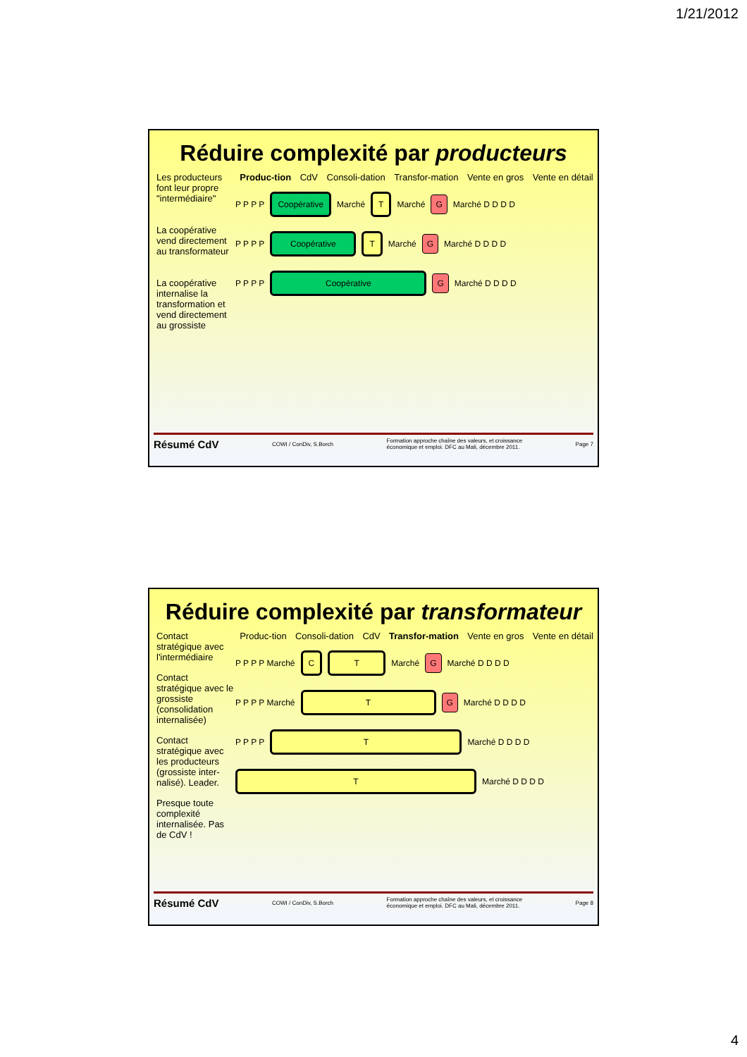1/21/2012
Réduire complexité par producteurs
Les producteurs font leur propre "intermédiaire"
La coopérative vend directement au transformateur
La coopérative internalise la transformation et vend directement au grossiste
Produc-tion CdV Consoli-dation Transfor-mation Vente en gros Vente en détail
P P P P Coopérative Marché T Marché G Marché D D D D
P P P P Coopérative T Marché G Marché D D D D
P P P P Coopérative G Marché D D D D
Résumé CdV COWI / ConDiv, S.Borch Formation approche chaîne des valeurs, et croissance
économique et emploi. DFC au Mali, décembre 2011. Page 7
Réduire complexité par transformateur
Contact stratégique avec l'intermédiaire
Contact stratégique avec le grossiste (consolidation internalisée)
Contact stratégique avec les producteurs (grossiste inter-nalisé). Leader.
Presque toute complexité internalisée. Pas de CdV !
Produc-tion Consoli-dation CdV Transfor-mation Vente en gros Vente en détail
P P P P Marché C T Marché G Marché D D D D
P P P P Marché T G Marché D D D D
P P P P T Marché D D D D
T Marché D D D D
Résumé CdV COWI / ConDiv, S.Borch Formation approche chaîne des valeurs, et croissance
économique et emploi. DFC au Mali, décembre 2011. Page 8
4